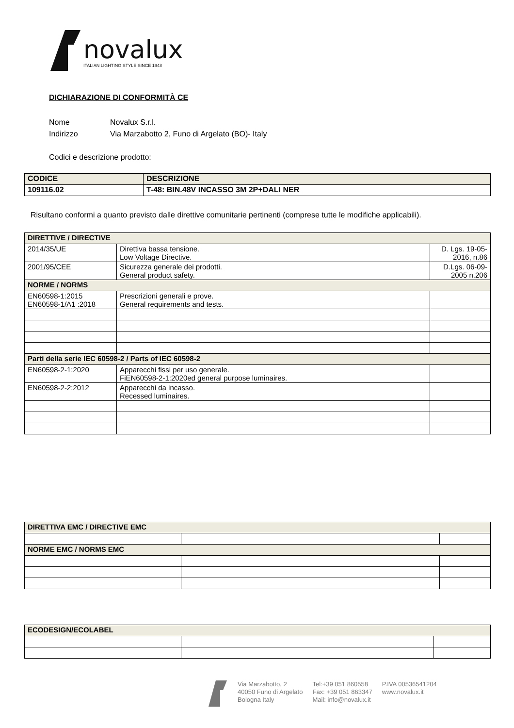novalux
ITALIAN LIGHTING STYLE SINCE 1948
DICHIARAZIONE DI CONFORMITÀ CE
Nome Novalux S.r.l.
Indirizzo Via Marzabotto 2, Funo di Argelato (BO)- Italy
Codici e descrizione prodotto:
| CODICE | DESCRIZIONE |
| --- | --- |
| 109116.02 | T-48: BIN.48V INCASSO 3M 2P+DALI NER |
Risultano conformi a quanto previsto dalle direttive comunitarie pertinenti (comprese tutte le modifiche applicabili).
| DIRETTIVE / DIRECTIVE | | |
| --- | --- | --- |
| 2014/35/UE | Direttiva bassa tensione. Low Voltage Directive. | D. Lgs. 19-05- 2016, n.86 |
| 2001/95/CEE | Sicurezza generale dei prodotti. General product safety. | D.Lgs. 06-09- 2005 n.206 |
| NORME / NORMS | | |
| EN60598-1:2015 EN60598-1/A1 :2018 | Prescrizioni generali e prove. General requirements and tests. | |
| Parti della serie IEC 60598-2 / Parts of IEC 60598-2 | | |
| EN60598-2-1:2020 | Apparecchi fissi per uso generale. FiEN60598-2-1:2020ed general purpose luminaires. | |
| EN60598-2-2:2012 | Apparecchi da incasso. Recessed luminaires. | |
| DIRETTIVA EMC / DIRECTIVE EMC | | |
| --- | --- | --- |
| NORME EMC / NORMS EMC | | |
| ECODESIGN/ECOLABEL | | |
| --- | --- | --- |
Via Marzabotto, 2
40050 Funo di Argelato
Bologna Italy
Tel:+39 051 860558
Fax: +39 051 863347
Mail: info@novalux.it
P.IVA 00536541204
www.novalux.it